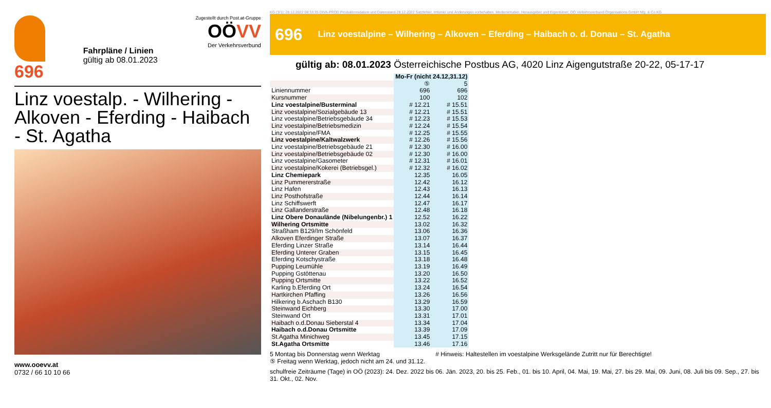696
Fahrpläne / Linien
gültig ab 08.01.2023
Zugestellt durch Post.at-Gruppe
OÖVV
Der Verkehrsverbund
Linz voestalp. - Wilhering - Alkoven - Eferding - Haibach - St. Agatha
www.ooevv.at
0732 / 66 10 10 66
KG (3/1): 28.12.2022 08:33:35 DIVA-PROD Produktionsdatum und Datenstand 28.12.2022 Satzfehler, Irrtümer und Änderungen vorbehalten. Medieninhaber, Herausgeber und Eigentümer, OÖ Verkehrsverbund-Organisations GmbH Nfg. & Co KG
696 Linz voestalpine – Wilhering – Alkoven – Eferding – Haibach o. d. Donau – St. Agatha
gültig ab: 08.01.2023 Österreichische Postbus AG, 4020 Linz Aigengutstraße 20-22, 05-17-17
| | Mo-Fr (nicht 24.12,31.12) | |
| | ⑤ | 5 |
| Liniennummer | 696 | 696 |
| Kursnummer | 100 | 102 |
| Linz voestalpine/Busterminal | # 12.21 | # 15.51 |
| Linz voestalpine/Sozialgebäude 13 | # 12.21 | # 15.51 |
| Linz voestalpine/Betriebsgebäude 34 | # 12.23 | # 15.53 |
| Linz voestalpine/Betriebsmedizin | # 12.24 | # 15.54 |
| Linz voestalpine/FMA | # 12.25 | # 15.55 |
| Linz voestalpine/Kaltwalzwerk | # 12.26 | # 15.56 |
| Linz voestalpine/Betriebsgebäude 21 | # 12.30 | # 16.00 |
| Linz voestalpine/Betriebsgebäude 02 | # 12.30 | # 16.00 |
| Linz voestalpine/Gasometer | # 12.31 | # 16.01 |
| Linz voestalpine/Kokerei (Betriebsgel.) | # 12.32 | # 16.02 |
| Linz Chemiepark | 12.35 | 16.05 |
| Linz Pummererstraße | 12.42 | 16.12 |
| Linz Hafen | 12.43 | 16.13 |
| Linz Posthofstraße | 12.44 | 16.14 |
| Linz Schiffswerft | 12.47 | 16.17 |
| Linz Gallanderstraße | 12.48 | 16.18 |
| Linz Obere Donaulände (Nibelungenbr.) 1 | 12.52 | 16.22 |
| Wilhering Ortsmitte | 13.02 | 16.32 |
| Straßham B129/Im Schönfeld | 13.06 | 16.36 |
| Alkoven Eferdinger Straße | 13.07 | 16.37 |
| Eferding Linzer Straße | 13.14 | 16.44 |
| Eferding Unterer Graben | 13.15 | 16.45 |
| Eferding Kotschystraße | 13.18 | 16.48 |
| Pupping Leumühle | 13.19 | 16.49 |
| Pupping Gstöttenau | 13.20 | 16.50 |
| Pupping Ortsmitte | 13.22 | 16.52 |
| Karling b.Eferding Ort | 13.24 | 16.54 |
| Hartkirchen Pfaffing | 13.26 | 16.56 |
| Hilkering b.Aschach B130 | 13.29 | 16.59 |
| Steinwand Eichberg | 13.30 | 17.00 |
| Steinwand Ort | 13.31 | 17.01 |
| Haibach o.d.Donau Sieberstal 4 | 13.34 | 17.04 |
| Haibach o.d.Donau Ortsmitte | 13.39 | 17.09 |
| St.Agatha Minichweg | 13.45 | 17.15 |
| St.Agatha Ortsmitte | 13.46 | 17.16 |
5 Montag bis Donnerstag wenn Werktag
⑤ Freitag wenn Werktag, jedoch nicht am 24. und 31.12.
# Hinweis: Haltestellen im voestalpine Werksgelände Zutritt nur für Berechtigte!
schulfreie Zeiträume (Tage) in OÖ (2023): 24. Dez. 2022 bis 06. Jän. 2023, 20. bis 25. Feb., 01. bis 10. April, 04. Mai, 19. Mai, 27. bis 29. Mai, 09. Juni, 08. Juli bis 09. Sep., 27. bis 31. Okt., 02. Nov.